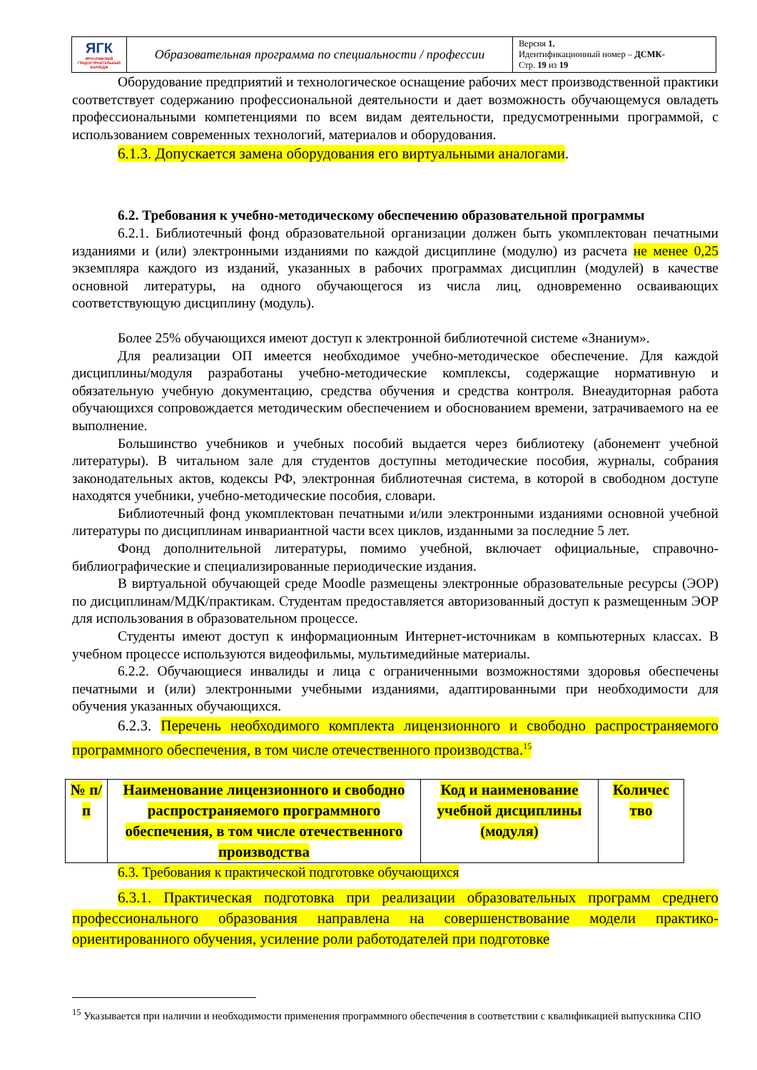| ЯГК ЯРОСЛАВСКИЙ ГРАДОСТРОИТЕЛЬНЫЙ КОЛЛЕДЖ | Образовательная программа по специальности / профессии | Версия 1. Идентификационный номер – ДСМК- Стр. 19 из 19 |
Оборудование предприятий и технологическое оснащение рабочих мест производственной практики соответствует содержанию профессиональной деятельности и дает возможность обучающемуся овладеть профессиональными компетенциями по всем видам деятельности, предусмотренными программой, с использованием современных технологий, материалов и оборудования.
6.1.3. Допускается замена оборудования его виртуальными аналогами.
6.2. Требования к учебно-методическому обеспечению образовательной программы
6.2.1. Библиотечный фонд образовательной организации должен быть укомплектован печатными изданиями и (или) электронными изданиями по каждой дисциплине (модулю) из расчета не менее 0,25 экземпляра каждого из изданий, указанных в рабочих программах дисциплин (модулей) в качестве основной литературы, на одного обучающегося из числа лиц, одновременно осваивающих соответствующую дисциплину (модуль).
Более 25% обучающихся имеют доступ к электронной библиотечной системе «Знаниум».
Для реализации ОП имеется необходимое учебно-методическое обеспечение. Для каждой дисциплины/модуля разработаны учебно-методические комплексы, содержащие нормативную и обязательную учебную документацию, средства обучения и средства контроля. Внеаудиторная работа обучающихся сопровождается методическим обеспечением и обоснованием времени, затрачиваемого на ее выполнение.
Большинство учебников и учебных пособий выдается через библиотеку (абонемент учебной литературы). В читальном зале для студентов доступны методические пособия, журналы, собрания законодательных актов, кодексы РФ, электронная библиотечная система, в которой в свободном доступе находятся учебники, учебно-методические пособия, словари.
Библиотечный фонд укомплектован печатными и/или электронными изданиями основной учебной литературы по дисциплинам инвариантной части всех циклов, изданными за последние 5 лет.
Фонд дополнительной литературы, помимо учебной, включает официальные, справочно-библиографические и специализированные периодические издания.
В виртуальной обучающей среде Moodle размещены электронные образовательные ресурсы (ЭОР) по дисциплинам/МДК/практикам. Студентам предоставляется авторизованный доступ к размещенным ЭОР для использования в образовательном процессе.
Студенты имеют доступ к информационным Интернет-источникам в компьютерных классах. В учебном процессе используются видеофильмы, мультимедийные материалы.
6.2.2. Обучающиеся инвалиды и лица с ограниченными возможностями здоровья обеспечены печатными и (или) электронными учебными изданиями, адаптированными при необходимости для обучения указанных обучающихся.
6.2.3. Перечень необходимого комплекта лицензионного и свободно распространяемого программного обеспечения, в том числе отечественного производства.<sup>15</sup>
| № п/п | Наименование лицензионного и свободно распространяемого программного обеспечения, в том числе отечественного производства | Код и наименование учебной дисциплины (модуля) | Количес тво |
| --- | --- | --- | --- |
6.3. Требования к практической подготовке обучающихся
6.3.1. Практическая подготовка при реализации образовательных программ среднего профессионального образования направлена на совершенствование модели практико-ориентированного обучения, усиление роли работодателей при подготовке
<sup>15</sup> Указывается при наличии и необходимости применения программного обеспечения в соответствии с квалификацией выпускника СПО